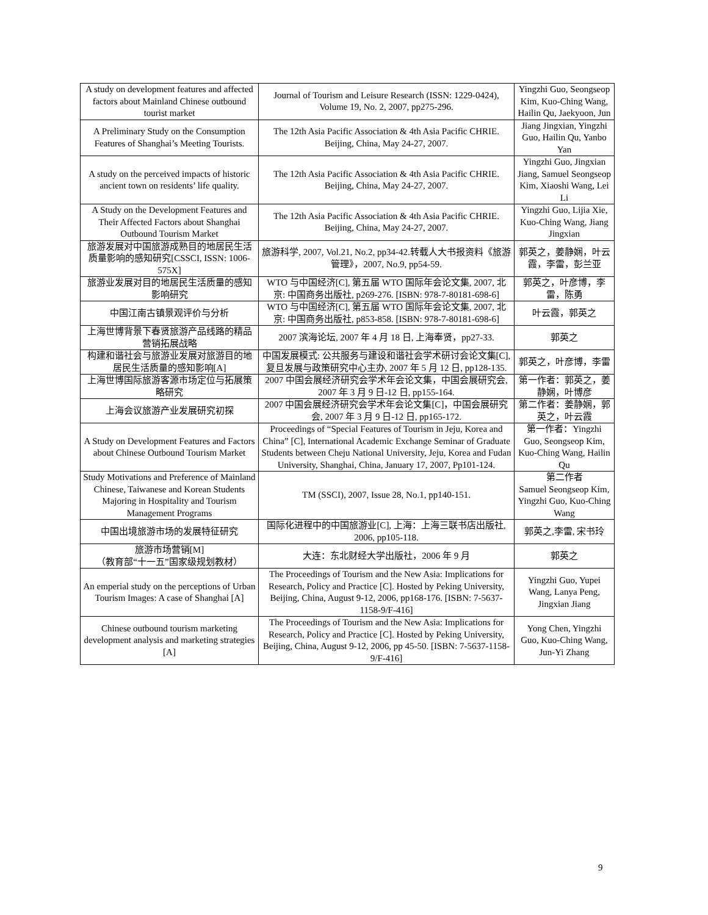| A study on development features and affected factors about Mainland Chinese outbound tourist market | Journal of Tourism and Leisure Research (ISSN: 1229-0424), Volume 19, No. 2, 2007, pp275-296. | Yingzhi Guo, Seongseop Kim, Kuo-Ching Wang, Hailin Qu, Jaekyoon, Jun |
| A Preliminary Study on the Consumption Features of Shanghai’s Meeting Tourists. | The 12th Asia Pacific Association & 4th Asia Pacific CHRIE. Beijing, China, May 24-27, 2007. | Jiang Jingxian, Yingzhi Guo, Hailin Qu, Yanbo Yan |
| A study on the perceived impacts of historic ancient town on residents’ life quality. | The 12th Asia Pacific Association & 4th Asia Pacific CHRIE. Beijing, China, May 24-27, 2007. | Yingzhi Guo, Jingxian Jiang, Samuel Seongseop Kim, Xiaoshi Wang, Lei Li |
| A Study on the Development Features and Their Affected Factors about Shanghai Outbound Tourism Market | The 12th Asia Pacific Association & 4th Asia Pacific CHRIE. Beijing, China, May 24-27, 2007. | Yingzhi Guo, Lijia Xie, Kuo-Ching Wang, Jiang Jingxian |
| 旅游发展对中国旅游成熟目的地居民生活质量影响的感知研究[CSSCI, ISSN: 1006-575X] | 旅游科学, 2007, Vol.21, No.2, pp34-42.转载人大书报资料《旅游管理》，2007, No.9, pp54-59. | 郭英之，姜静娴，叶云霞，李雷，彭兰亚 |
| 旅游业发展对目的地居民生活质量的感知影响研究 | WTO 与中国经济[C], 第五届 WTO 国际年会论文集, 2007, 北京: 中国商务出版社, p269-276. [ISBN: 978-7-80181-698-6] | 郭英之，叶彦博，李雷，陈勇 |
| 中国江南古镇景观评价与分析 | WTO 与中国经济[C], 第五届 WTO 国际年会论文集, 2007, 北京: 中国商务出版社, p853-858. [ISBN: 978-7-80181-698-6] | 叶云霞，郭英之 |
| 上海世博背景下春贤旅游产品线路的精品营销拓展战略 | 2007 滨海论坛, 2007 年 4 月 18 日, 上海奉贤，pp27-33. | 郭英之 |
| 构建和谐社会与旅游业发展对旅游目的地居民生活质量的感知影响[A] | 中国发展模式: 公共服务与建设和谐社会学术研讨会论文集[C], 复旦发展与政策研究中心主办, 2007 年 5 月 12 日, pp128-135. | 郭英之，叶彦博，李雷 |
| 上海世博国际旅游客源市场定位与拓展策略研究 | 2007 中国会展经济研究会学术年会论文集，中国会展研究会, 2007 年 3 月 9 日-12 日, pp155-164. | 第一作者：郭英之，姜静娴，叶博彦 |
| 上海会议旅游产业发展研究初探 | 2007 中国会展经济研究会学术年会论文集[C]，中国会展研究会, 2007 年 3 月 9 日-12 日, pp165-172. | 第二作者：姜静娴，郭英之，叶云霞 |
| A Study on Development Features and Factors about Chinese Outbound Tourism Market | Proceedings of “Special Features of Tourism in Jeju, Korea and China” [C], International Academic Exchange Seminar of Graduate Students between Cheju National University, Jeju, Korea and Fudan University, Shanghai, China, January 17, 2007, Pp101-124. | 第一作者：Yingzhi Guo, Seongseop Kim, Kuo-Ching Wang, Hailin Qu |
| Study Motivations and Preference of Mainland Chinese, Taiwanese and Korean Students Majoring in Hospitality and Tourism Management Programs | TM (SSCI), 2007, Issue 28, No.1, pp140-151. | 第二作者 Samuel Seongseop Kim, Yingzhi Guo, Kuo-Ching Wang |
| 中国出境旅游市场的发展特征研究 | 国际化进程中的中国旅游业[C], 上海：上海三联书店出版社, 2006, pp105-118. | 郭英之,李雷, 宋书玲 |
| 旅游市场营销[M] （教育部“十一五”国家级规划教材） | 大连：东北财经大学出版社，2006 年 9 月 | 郭英之 |
| An emperial study on the perceptions of Urban Tourism Images: A case of Shanghai [A] | The Proceedings of Tourism and the New Asia: Implications for Research, Policy and Practice [C]. Hosted by Peking University, Beijing, China, August 9-12, 2006, pp168-176. [ISBN: 7-5637-1158-9/F-416] | Yingzhi Guo, Yupei Wang, Lanya Peng, Jingxian Jiang |
| Chinese outbound tourism marketing development analysis and marketing strategies [A] | The Proceedings of Tourism and the New Asia: Implications for Research, Policy and Practice [C]. Hosted by Peking University, Beijing, China, August 9-12, 2006, pp 45-50. [ISBN: 7-5637-1158-9/F-416] | Yong Chen, Yingzhi Guo, Kuo-Ching Wang, Jun-Yi Zhang |
9